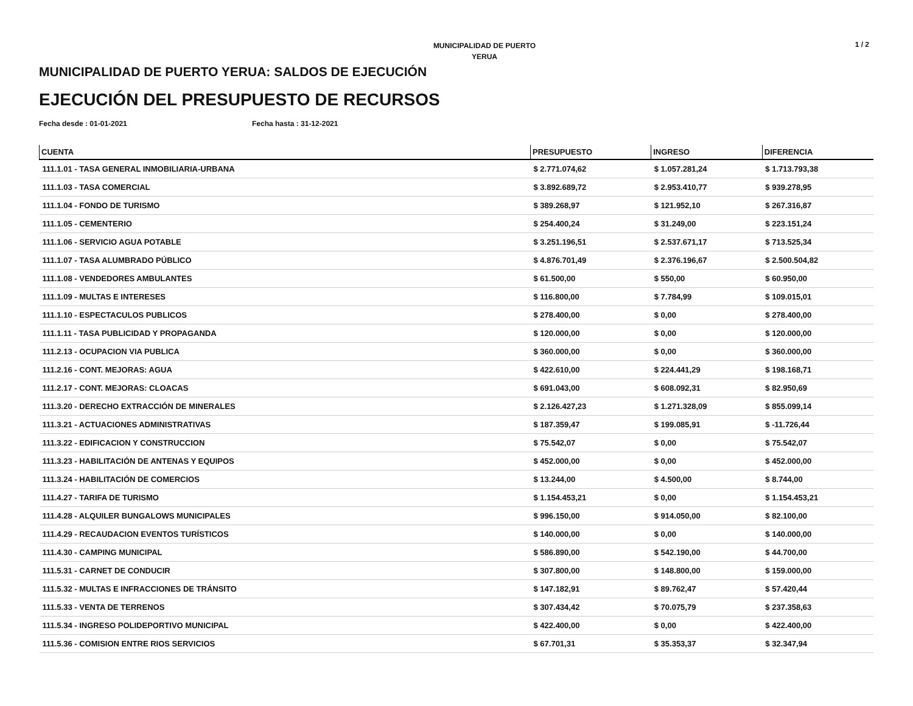MUNICIPALIDAD DE PUERTO
YERUA
1 / 2
MUNICIPALIDAD DE PUERTO YERUA: SALDOS DE EJECUCIÓN
EJECUCIÓN DEL PRESUPUESTO DE RECURSOS
Fecha desde : 01-01-2021 Fecha hasta : 31-12-2021
| CUENTA | PRESUPUESTO | INGRESO | DIFERENCIA |
| --- | --- | --- | --- |
| 111.1.01 - TASA GENERAL INMOBILIARIA-URBANA | $ 2.771.074,62 | $ 1.057.281,24 | $ 1.713.793,38 |
| 111.1.03 - TASA COMERCIAL | $ 3.892.689,72 | $ 2.953.410,77 | $ 939.278,95 |
| 111.1.04 - FONDO DE TURISMO | $ 389.268,97 | $ 121.952,10 | $ 267.316,87 |
| 111.1.05 - CEMENTERIO | $ 254.400,24 | $ 31.249,00 | $ 223.151,24 |
| 111.1.06 - SERVICIO AGUA POTABLE | $ 3.251.196,51 | $ 2.537.671,17 | $ 713.525,34 |
| 111.1.07 - TASA ALUMBRADO PÚBLICO | $ 4.876.701,49 | $ 2.376.196,67 | $ 2.500.504,82 |
| 111.1.08 - VENDEDORES AMBULANTES | $ 61.500,00 | $ 550,00 | $ 60.950,00 |
| 111.1.09 - MULTAS E INTERESES | $ 116.800,00 | $ 7.784,99 | $ 109.015,01 |
| 111.1.10 - ESPECTACULOS PUBLICOS | $ 278.400,00 | $ 0,00 | $ 278.400,00 |
| 111.1.11 - TASA PUBLICIDAD Y PROPAGANDA | $ 120.000,00 | $ 0,00 | $ 120.000,00 |
| 111.2.13 - OCUPACION VIA PUBLICA | $ 360.000,00 | $ 0,00 | $ 360.000,00 |
| 111.2.16 - CONT. MEJORAS: AGUA | $ 422.610,00 | $ 224.441,29 | $ 198.168,71 |
| 111.2.17 - CONT. MEJORAS: CLOACAS | $ 691.043,00 | $ 608.092,31 | $ 82.950,69 |
| 111.3.20 - DERECHO EXTRACCIÓN DE MINERALES | $ 2.126.427,23 | $ 1.271.328,09 | $ 855.099,14 |
| 111.3.21 - ACTUACIONES ADMINISTRATIVAS | $ 187.359,47 | $ 199.085,91 | $ -11.726,44 |
| 111.3.22 - EDIFICACION Y CONSTRUCCION | $ 75.542,07 | $ 0,00 | $ 75.542,07 |
| 111.3.23 - HABILITACIÓN DE ANTENAS Y EQUIPOS | $ 452.000,00 | $ 0,00 | $ 452.000,00 |
| 111.3.24 - HABILITACIÓN DE COMERCIOS | $ 13.244,00 | $ 4.500,00 | $ 8.744,00 |
| 111.4.27 - TARIFA DE TURISMO | $ 1.154.453,21 | $ 0,00 | $ 1.154.453,21 |
| 111.4.28 - ALQUILER BUNGALOWS MUNICIPALES | $ 996.150,00 | $ 914.050,00 | $ 82.100,00 |
| 111.4.29 - RECAUDACION EVENTOS TURÍSTICOS | $ 140.000,00 | $ 0,00 | $ 140.000,00 |
| 111.4.30 - CAMPING MUNICIPAL | $ 586.890,00 | $ 542.190,00 | $ 44.700,00 |
| 111.5.31 - CARNET DE CONDUCIR | $ 307.800,00 | $ 148.800,00 | $ 159.000,00 |
| 111.5.32 - MULTAS E INFRACCIONES DE TRÁNSITO | $ 147.182,91 | $ 89.762,47 | $ 57.420,44 |
| 111.5.33 - VENTA DE TERRENOS | $ 307.434,42 | $ 70.075,79 | $ 237.358,63 |
| 111.5.34 - INGRESO POLIDEPORTIVO MUNICIPAL | $ 422.400,00 | $ 0,00 | $ 422.400,00 |
| 111.5.36 - COMISION ENTRE RIOS SERVICIOS | $ 67.701,31 | $ 35.353,37 | $ 32.347,94 |